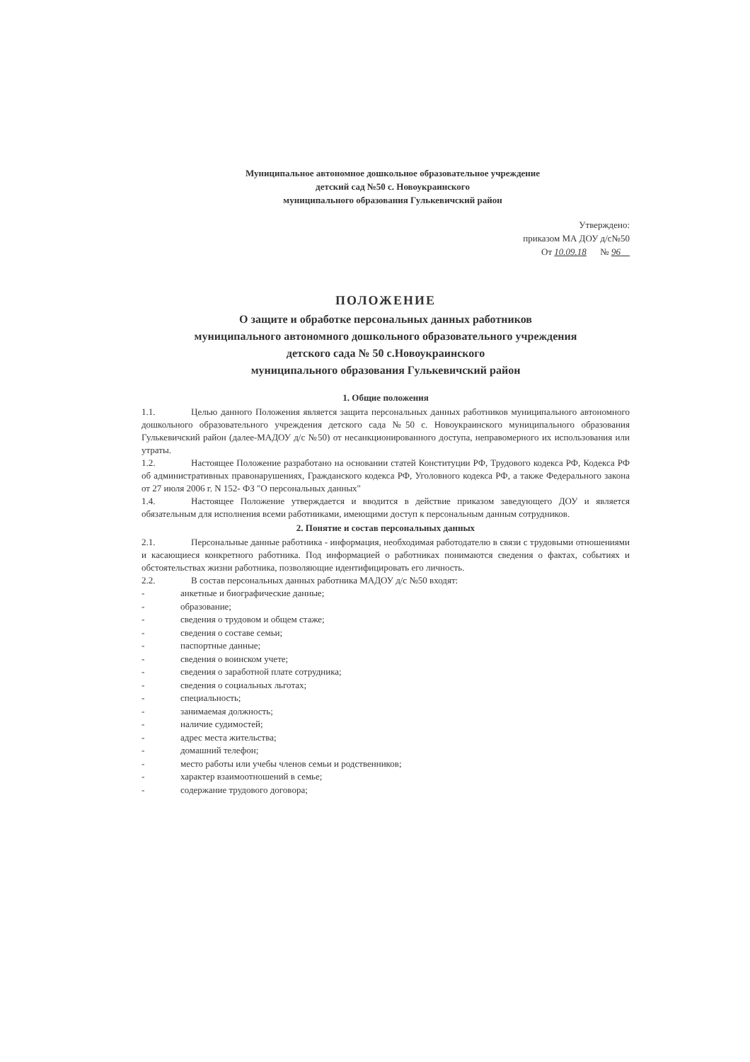Муниципальное автономное дошкольное образовательное учреждение
детский сад №50 с. Новоукраинского
муниципального образования Гулькевичский район
Утверждено:
приказом МА ДОУ д/с№50
От 10.09.18 № 96
ПОЛОЖЕНИЕ
О защите и обработке персональных данных работников
муниципального автономного дошкольного образовательного учреждения
детского сада № 50 с.Новоукраинского
муниципального образования Гулькевичский район
1. Общие положения
1.1. Целью данного Положения является защита персональных данных работников муниципального автономного дошкольного образовательного учреждения детского сада №50 с. Новоукраинского муниципального образования Гулькевичский район (далее-МАДОУ д/с №50) от несанкционированного доступа, неправомерного их использования или утраты.
1.2. Настоящее Положение разработано на основании статей Конституции РФ, Трудового кодекса РФ, Кодекса РФ об административных правонарушениях, Гражданского кодекса РФ, Уголовного кодекса РФ, а также Федерального закона от 27 июля 2006 г. N 152- ФЗ "О персональных данных"
1.4. Настоящее Положение утверждается и вводится в действие приказом заведующего ДОУ и является обязательным для исполнения всеми работниками, имеющими доступ к персональным данным сотрудников.
2. Понятие и состав персональных данных
2.1. Персональные данные работника - информация, необходимая работодателю в связи с трудовыми отношениями и касающиеся конкретного работника. Под информацией о работниках понимаются сведения о фактах, событиях и обстоятельствах жизни работника, позволяющие идентифицировать его личность.
2.2. В состав персональных данных работника МАДОУ д/с №50 входят:
- анкетные и биографические данные;
- образование;
- сведения о трудовом и общем стаже;
- сведения о составе семьи;
- паспортные данные;
- сведения о воинском учете;
- сведения о заработной плате сотрудника;
- сведения о социальных льготах;
- специальность;
- занимаемая должность;
- наличие судимостей;
- адрес места жительства;
- домашний телефон;
- место работы или учебы членов семьи и родственников;
- характер взаимоотношений в семье;
- содержание трудового договора;